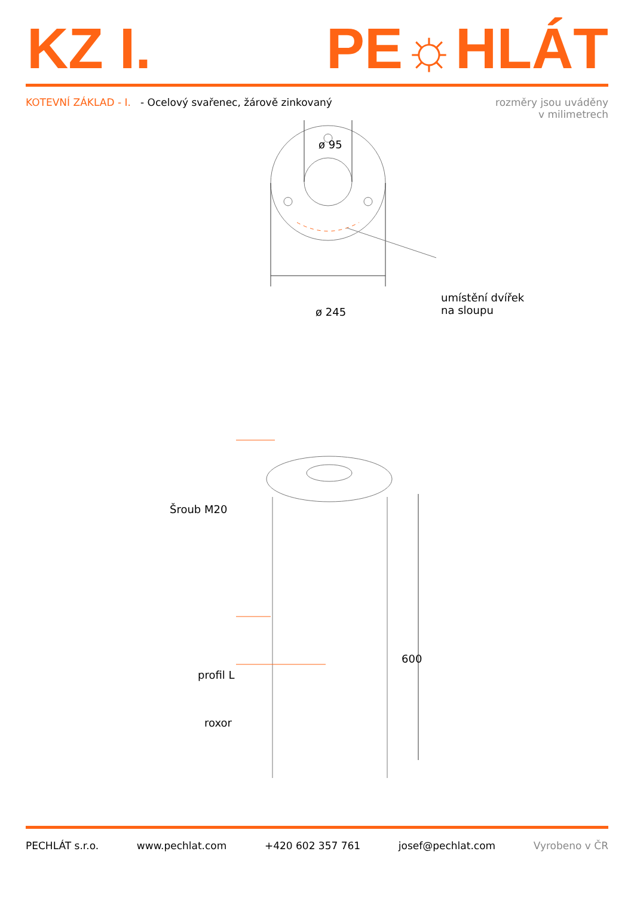KZ I. PE☼HLÁT
KOTEVNÍ ZÁKLAD - I. - Ocelový svařenec, žárově zinkovaný
rozměry jsou uváděny
v milimetrech
ø 95
ø 245
umístění dvířek
na sloupu
Šroub M20
profil L
roxor
600
PECHLÁT s.r.o. www.pechlat.com +420 602 357 761 josef@pechlat.com Vyrobeno v ČR